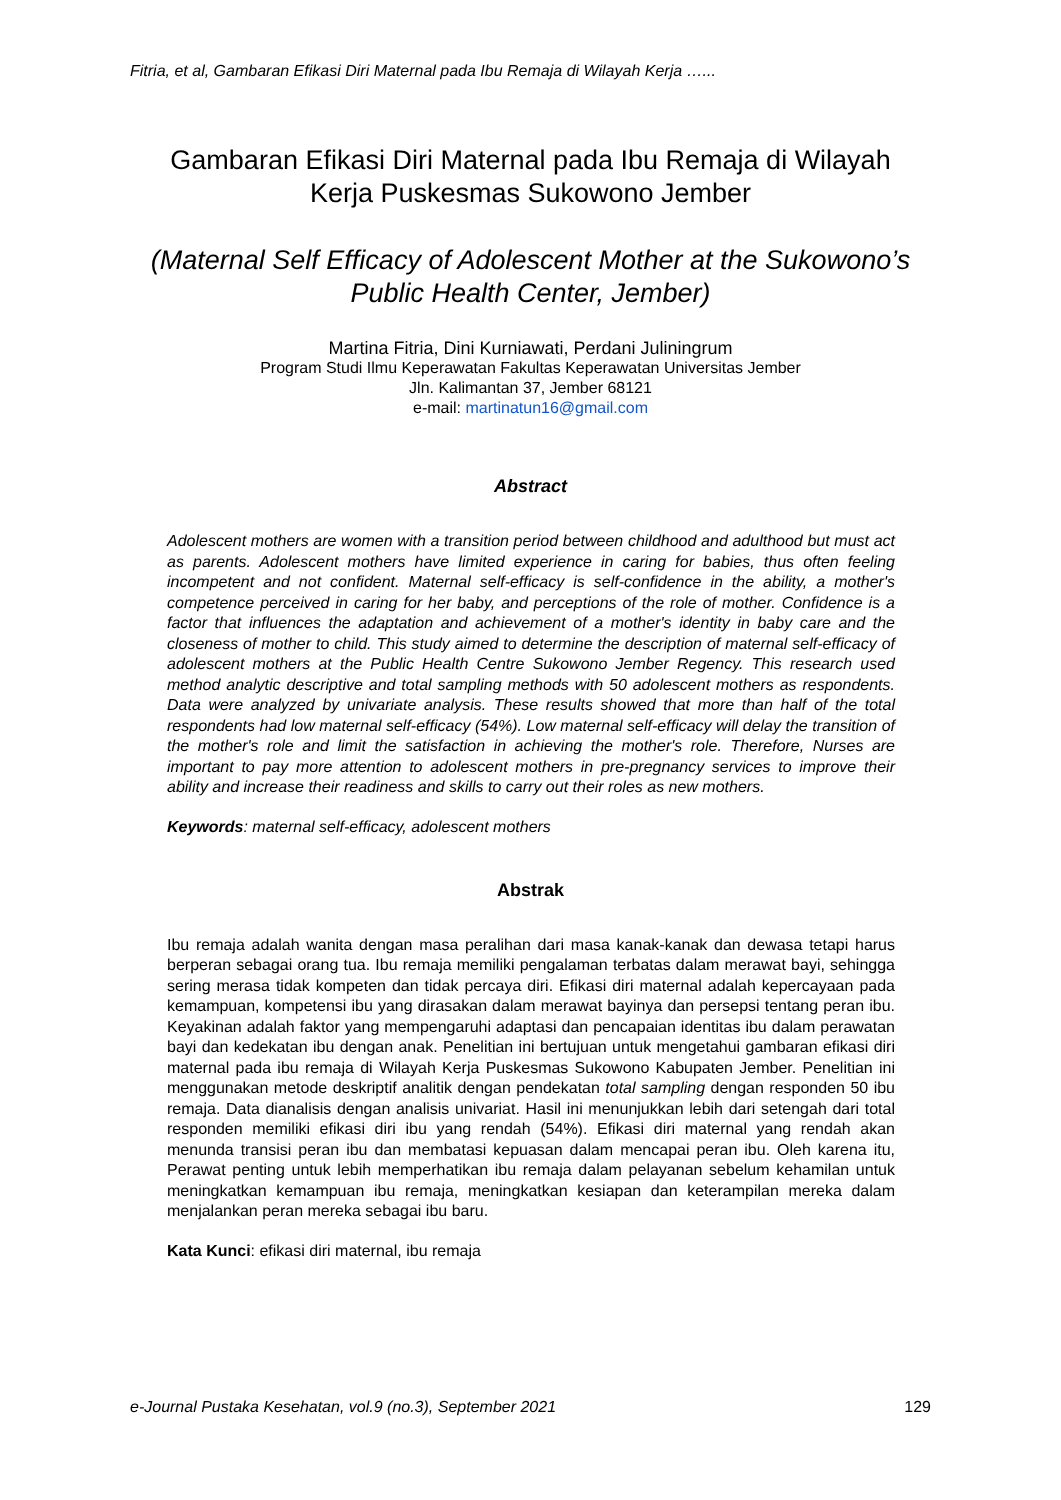Fitria, et al, Gambaran Efikasi Diri Maternal pada Ibu Remaja di Wilayah Kerja …...
Gambaran Efikasi Diri Maternal pada Ibu Remaja di Wilayah
Kerja Puskesmas Sukowono Jember
(Maternal Self Efficacy of Adolescent Mother at the Sukowono’s
Public Health Center, Jember)
Martina Fitria, Dini Kurniawati, Perdani Juliningrum
Program Studi Ilmu Keperawatan Fakultas Keperawatan Universitas Jember
Jln. Kalimantan 37, Jember 68121
e-mail: martinatun16@gmail.com
Abstract
Adolescent mothers are women with a transition period between childhood and adulthood but must act as parents. Adolescent mothers have limited experience in caring for babies, thus often feeling incompetent and not confident. Maternal self-efficacy is self-confidence in the ability, a mother's competence perceived in caring for her baby, and perceptions of the role of mother. Confidence is a factor that influences the adaptation and achievement of a mother's identity in baby care and the closeness of mother to child. This study aimed to determine the description of maternal self-efficacy of adolescent mothers at the Public Health Centre Sukowono Jember Regency. This research used method analytic descriptive and total sampling methods with 50 adolescent mothers as respondents. Data were analyzed by univariate analysis. These results showed that more than half of the total respondents had low maternal self-efficacy (54%). Low maternal self-efficacy will delay the transition of the mother's role and limit the satisfaction in achieving the mother's role. Therefore, Nurses are important to pay more attention to adolescent mothers in pre-pregnancy services to improve their ability and increase their readiness and skills to carry out their roles as new mothers.
Keywords: maternal self-efficacy, adolescent mothers
Abstrak
Ibu remaja adalah wanita dengan masa peralihan dari masa kanak-kanak dan dewasa tetapi harus berperan sebagai orang tua. Ibu remaja memiliki pengalaman terbatas dalam merawat bayi, sehingga sering merasa tidak kompeten dan tidak percaya diri. Efikasi diri maternal adalah kepercayaan pada kemampuan, kompetensi ibu yang dirasakan dalam merawat bayinya dan persepsi tentang peran ibu. Keyakinan adalah faktor yang mempengaruhi adaptasi dan pencapaian identitas ibu dalam perawatan bayi dan kedekatan ibu dengan anak. Penelitian ini bertujuan untuk mengetahui gambaran efikasi diri maternal pada ibu remaja di Wilayah Kerja Puskesmas Sukowono Kabupaten Jember. Penelitian ini menggunakan metode deskriptif analitik dengan pendekatan total sampling dengan responden 50 ibu remaja. Data dianalisis dengan analisis univariat. Hasil ini menunjukkan lebih dari setengah dari total responden memiliki efikasi diri ibu yang rendah (54%). Efikasi diri maternal yang rendah akan menunda transisi peran ibu dan membatasi kepuasan dalam mencapai peran ibu. Oleh karena itu, Perawat penting untuk lebih memperhatikan ibu remaja dalam pelayanan sebelum kehamilan untuk meningkatkan kemampuan ibu remaja, meningkatkan kesiapan dan keterampilan mereka dalam menjalankan peran mereka sebagai ibu baru.
Kata Kunci: efikasi diri maternal, ibu remaja
e-Journal Pustaka Kesehatan, vol.9 (no.3), September 2021 129